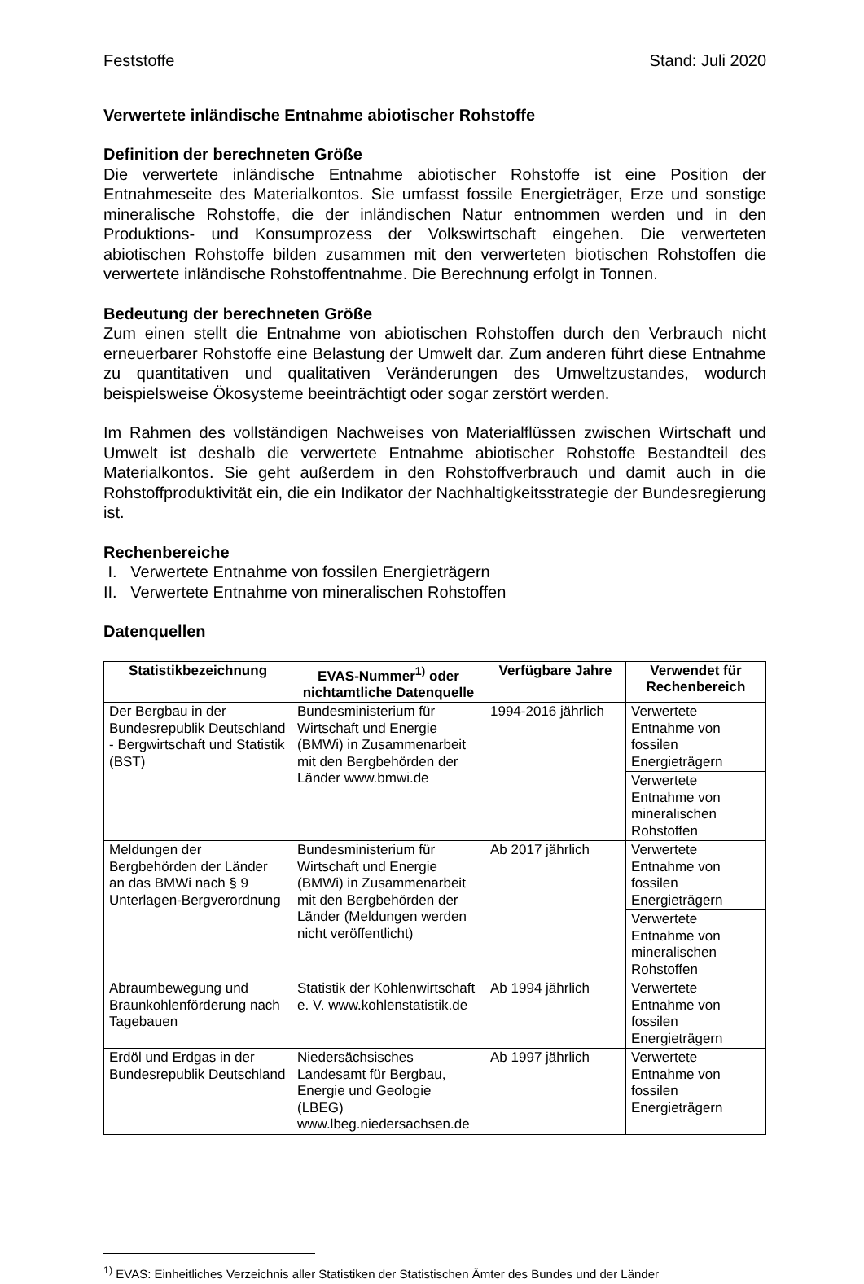Feststoffe Stand: Juli 2020
Verwertete inländische Entnahme abiotischer Rohstoffe
Definition der berechneten Größe
Die verwertete inländische Entnahme abiotischer Rohstoffe ist eine Position der Entnahmeseite des Materialkontos. Sie umfasst fossile Energieträger, Erze und sonstige mineralische Rohstoffe, die der inländischen Natur entnommen werden und in den Produktions- und Konsumprozess der Volkswirtschaft eingehen. Die verwerteten abiotischen Rohstoffe bilden zusammen mit den verwerteten biotischen Rohstoffen die verwertete inländische Rohstoffentnahme. Die Berechnung erfolgt in Tonnen.
Bedeutung der berechneten Größe
Zum einen stellt die Entnahme von abiotischen Rohstoffen durch den Verbrauch nicht erneuerbarer Rohstoffe eine Belastung der Umwelt dar. Zum anderen führt diese Entnahme zu quantitativen und qualitativen Veränderungen des Umweltzustandes, wodurch beispielsweise Ökosysteme beeinträchtigt oder sogar zerstört werden.
Im Rahmen des vollständigen Nachweises von Materialflüssen zwischen Wirtschaft und Umwelt ist deshalb die verwertete Entnahme abiotischer Rohstoffe Bestandteil des Materialkontos. Sie geht außerdem in den Rohstoffverbrauch und damit auch in die Rohstoffproduktivität ein, die ein Indikator der Nachhaltigkeitsstrategie der Bundesregierung ist.
Rechenbereiche
I. Verwertete Entnahme von fossilen Energieträgern
II. Verwertete Entnahme von mineralischen Rohstoffen
Datenquellen
| Statistikbezeichnung | EVAS-Nummer<sup>1)</sup> oder nichtamtliche Datenquelle | Verfügbare Jahre | Verwendet für Rechenbereich |
| --- | --- | --- | --- |
| Der Bergbau in der Bundesrepublik Deutschland - Bergwirtschaft und Statistik (BST) | Bundesministerium für Wirtschaft und Energie (BMWi) in Zusammenarbeit mit den Bergbehörden der Länder www.bmwi.de | 1994-2016 jährlich | Verwertete Entnahme von fossilen Energieträgern |
| | | | Verwertete Entnahme von mineralischen Rohstoffen |
| Meldungen der Bergbehörden der Länder an das BMWi nach § 9 Unterlagen-Bergverordnung | Bundesministerium für Wirtschaft und Energie (BMWi) in Zusammenarbeit mit den Bergbehörden der Länder (Meldungen werden nicht veröffentlicht) | Ab 2017 jährlich | Verwertete Entnahme von fossilen Energieträgern |
| | | | Verwertete Entnahme von mineralischen Rohstoffen |
| Abraumbewegung und Braunkohlenförderung nach Tagebauen | Statistik der Kohlenwirtschaft e. V. www.kohlenstatistik.de | Ab 1994 jährlich | Verwertete Entnahme von fossilen Energieträgern |
| Erdöl und Erdgas in der Bundesrepublik Deutschland | Niedersächsisches Landesamt für Bergbau, Energie und Geologie (LBEG) www.lbeg.niedersachsen.de | Ab 1997 jährlich | Verwertete Entnahme von fossilen Energieträgern |
<sup>1)</sup> EVAS: Einheitliches Verzeichnis aller Statistiken der Statistischen Ämter des Bundes und der Länder